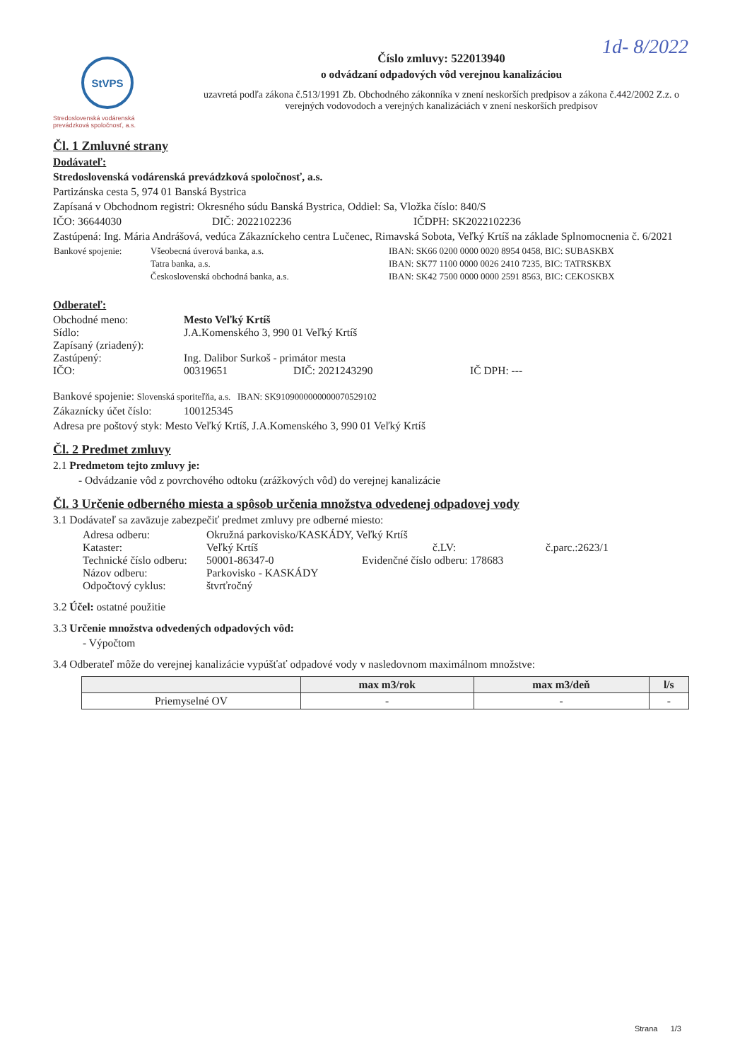StVPS
Stredoslovenská vodárenská
prevádzková spoločnosť, a.s.
1d- 8/2022
Číslo zmluvy: 522013940
o odvádzaní odpadových vôd verejnou kanalizáciou
uzavretá podľa zákona č.513/1991 Zb. Obchodného zákonníka v znení neskorších predpisov a zákona č.442/2002 Z.z. o verejných vodovodoch a verejných kanalizáciách v znení neskorších predpisov
Čl. 1 Zmluvné strany
Dodávateľ:
Stredoslovenská vodárenská prevádzková spoločnosť, a.s.
Partizánska cesta 5, 974 01 Banská Bystrica
Zapísaná v Obchodnom registri: Okresného súdu Banská Bystrica, Oddiel: Sa, Vložka číslo: 840/S
IČO: 36644030 DIČ: 2022102236 IČDPH: SK2022102236
Zastúpená: Ing. Mária Andrášová, vedúca Zákazníckeho centra Lučenec, Rimavská Sobota, Veľký Krtíš na základe Splnomocnenia č. 6/2021
| Bankové spojenie: | Všeobecná úverová banka, a.s. | IBAN: SK66 0200 0000 0020 8954 0458, BIC: SUBASKBX |
| | Tatra banka, a.s. | IBAN: SK77 1100 0000 0026 2410 7235, BIC: TATRSKBX |
| | Československá obchodná banka, a.s. | IBAN: SK42 7500 0000 0000 2591 8563, BIC: CEKOSKBX |
Odberateľ:
Obchodné meno: Mesto Veľký Krtíš
Sídlo: J.A.Komenského 3, 990 01 Veľký Krtíš
Zapísaný (zriadený):
Zastúpený: Ing. Dalibor Surkoš - primátor mesta
IČO: 00319651 DIČ: 2021243290 IČ DPH: ---
Bankové spojenie: Slovenská sporiteľňa, a.s. IBAN: SK9109000000000070529102
Zákaznícky účet číslo: 100125345
Adresa pre poštový styk: Mesto Veľký Krtíš, J.A.Komenského 3, 990 01 Veľký Krtíš
Čl. 2 Predmet zmluvy
2.1 Predmetom tejto zmluvy je:
- Odvádzanie vôd z povrchového odtoku (zrážkových vôd) do verejnej kanalizácie
Čl. 3 Určenie odberného miesta a spôsob určenia množstva odvedenej odpadovej vody
3.1 Dodávateľ sa zaväzuje zabezpečiť predmet zmluvy pre odberné miesto:
Adresa odberu: Okružná parkovisko/KASKÁDY, Veľký Krtíš
Kataster: Veľký Krtíš č.LV: č.parc.:2623/1
Technické číslo odberu: 50001-86347-0 Evidenčné číslo odberu: 178683
Názov odberu: Parkovisko - KASKÁDY
Odpočtový cyklus: štvrťročný
3.2 Účel: ostatné použitie
3.3 Určenie množstva odvedených odpadových vôd:
- Výpočtom
3.4 Odberateľ môže do verejnej kanalizácie vypúšťať odpadové vody v nasledovnom maximálnom množstve:
| | max m3/rok | max m3/deň | l/s |
| --- | --- | --- | --- |
| Priemyselné OV | - | - | - |
Strana 1/3